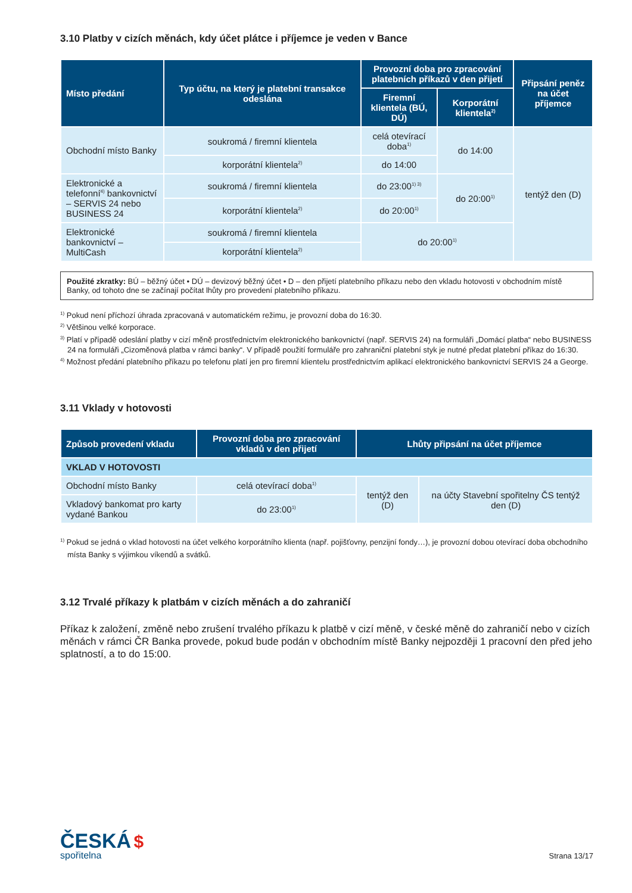3.10 Platby v cizích měnách, kdy účet plátce i příjemce je veden v Bance
| Místo předání | Typ účtu, na který je platební transakce odeslána | Provozní doba pro zpracování platebních příkazů v den přijetí | | Připsání peněz na účet příjemce |
| --- | --- | --- | --- | --- |
| | | Firemní klientela (BÚ, DÚ) | Korporátní klientela<sup>2)</sup> | |
| Obchodní místo Banky | soukromá / firemní klientela | celá otevírací doba<sup>1)</sup> | do 14:00 | tentýž den (D) |
| | korporátní klientela<sup>2)</sup> | do 14:00 | | |
| Elektronické a telefonní<sup>4)</sup> bankovnictví – SERVIS 24 nebo BUSINESS 24 | soukromá / firemní klientela | do 23:00<sup>1) 3)</sup> | do 20:00<sup>1)</sup> | |
| | korporátní klientela<sup>2)</sup> | do 20:00<sup>1)</sup> | | |
| Elektronické bankovnictví – MultiCash | soukromá / firemní klientela | do 20:00<sup>1)</sup> | | |
| | korporátní klientela<sup>2)</sup> | | | |
Použité zkratky: BÚ – běžný účet • DÚ – devizový běžný účet • D – den přijetí platebního příkazu nebo den vkladu hotovosti v obchodním místě Banky, od tohoto dne se začínají počítat lhůty pro provedení platebního příkazu.
<sup>1)</sup> Pokud není příchozí úhrada zpracovaná v automatickém režimu, je provozní doba do 16:30.
<sup>2)</sup> Většinou velké korporace.
<sup>3)</sup> Platí v případě odeslání platby v cizí měně prostřednictvím elektronického bankovnictví (např. SERVIS 24) na formuláři „Domácí platba“ nebo BUSINESS 24 na formuláři „Cizoměnová platba v rámci banky“. V případě použití formuláře pro zahraniční platební styk je nutné předat platební příkaz do 16:30.
<sup>4)</sup> Možnost předání platebního příkazu po telefonu platí jen pro firemní klientelu prostřednictvím aplikací elektronického bankovnictví SERVIS 24 a George.
3.11 Vklady v hotovosti
| Způsob provedení vkladu | Provozní doba pro zpracování vkladů v den přijetí | Lhůty připsání na účet příjemce | |
| --- | --- | --- | --- |
| VKLAD V HOTOVOSTI | | | |
| Obchodní místo Banky | celá otevírací doba<sup>1)</sup> | tentýž den (D) | na účty Stavební spořitelny ČS tentýž den (D) |
| Vkladový bankomat pro karty vydané Bankou | do 23:00<sup>1)</sup> | | |
<sup>1)</sup> Pokud se jedná o vklad hotovosti na účet velkého korporátního klienta (např. pojišťovny, penzijní fondy…), je provozní dobou otevírací doba obchodního místa Banky s výjimkou víkendů a svátků.
3.12 Trvalé příkazy k platbám v cizích měnách a do zahraničí
Příkaz k založení, změně nebo zrušení trvalého příkazu k platbě v cizí měně, v české měně do zahraničí nebo v cizích měnách v rámci ČR Banka provede, pokud bude podán v obchodním místě Banky nejpozději 1 pracovní den před jeho splatností, a to do 15:00.
ČESKÁ $
spořitelna
Strana 13/17